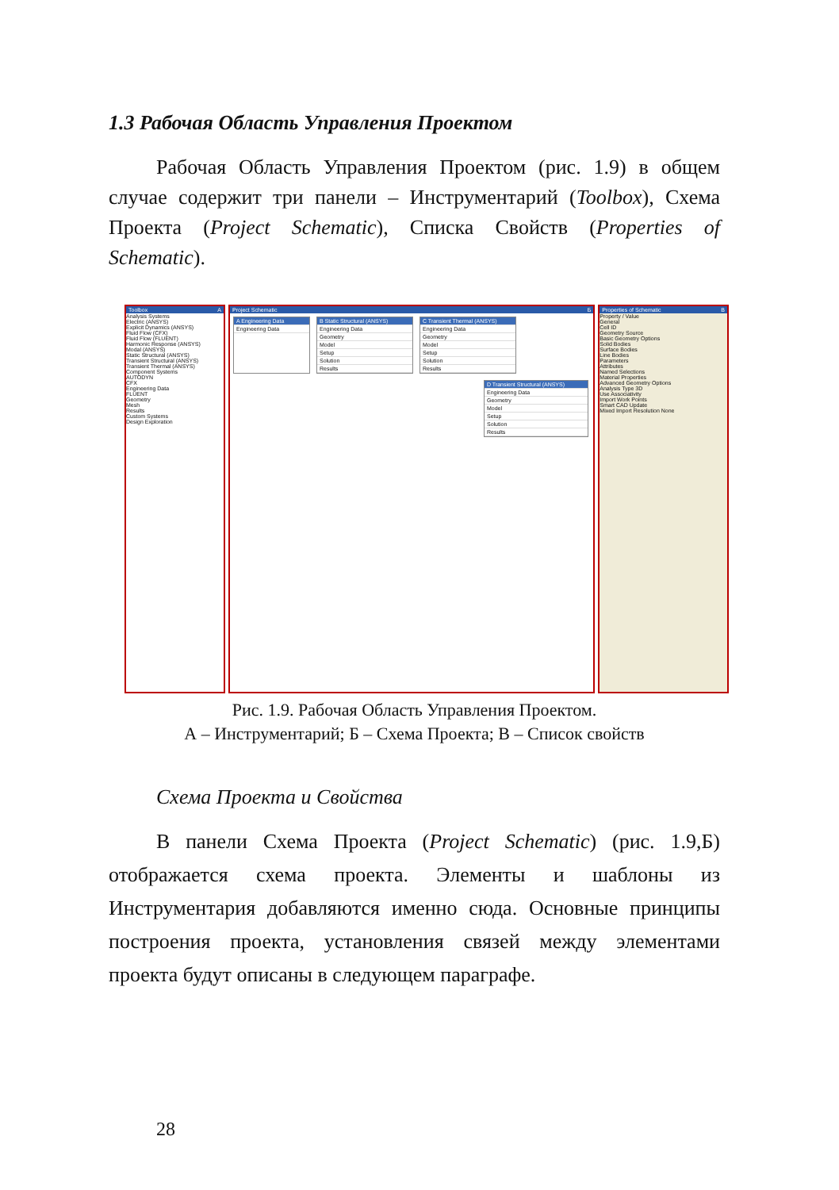1.3 Рабочая Область Управления Проектом
Рабочая Область Управления Проектом (рис. 1.9) в общем случае содержит три панели – Инструментарий (Toolbox), Схема Проекта (Project Schematic), Списка Свойств (Properties of Schematic).
Toolbox A
Analysis Systems
Electric (ANSYS)
Explicit Dynamics (ANSYS)
Fluid Flow (CFX)
Fluid Flow (FLUENT)
Harmonic Response (ANSYS)
Modal (ANSYS)
Static Structural (ANSYS)
Transient Structural (ANSYS)
Transient Thermal (ANSYS)
Component Systems
AUTODYN
CFX
Engineering Data
FLUENT
Geometry
Mesh
Results
Custom Systems
Design Exploration
Project Schematic Б
A Engineering Data
Engineering Data
B Static Structural (ANSYS)
Engineering Data
Geometry
Model
Setup
Solution
Results
C Transient Thermal (ANSYS)
Engineering Data
Geometry
Model
Setup
Solution
Results
D Transient Structural (ANSYS)
Engineering Data
Geometry
Model
Setup
Solution
Results
Properties of Schematic B
Property / Value
General
Cell ID
Geometry Source
Basic Geometry Options
Solid Bodies
Surface Bodies
Line Bodies
Parameters
Attributes
Named Selections
Material Properties
Advanced Geometry Options
Analysis Type 3D
Use Associativity
Import Work Points
Smart CAD Update
Mixed Import Resolution None
Рис. 1.9. Рабочая Область Управления Проектом.
А – Инструментарий; Б – Схема Проекта; В – Список свойств
Схема Проекта и Свойства
В панели Схема Проекта (Project Schematic) (рис. 1.9,Б) отображается схема проекта. Элементы и шаблоны из Инструментария добавляются именно сюда. Основные принципы построения проекта, установления связей между элементами проекта будут описаны в следующем параграфе.
28